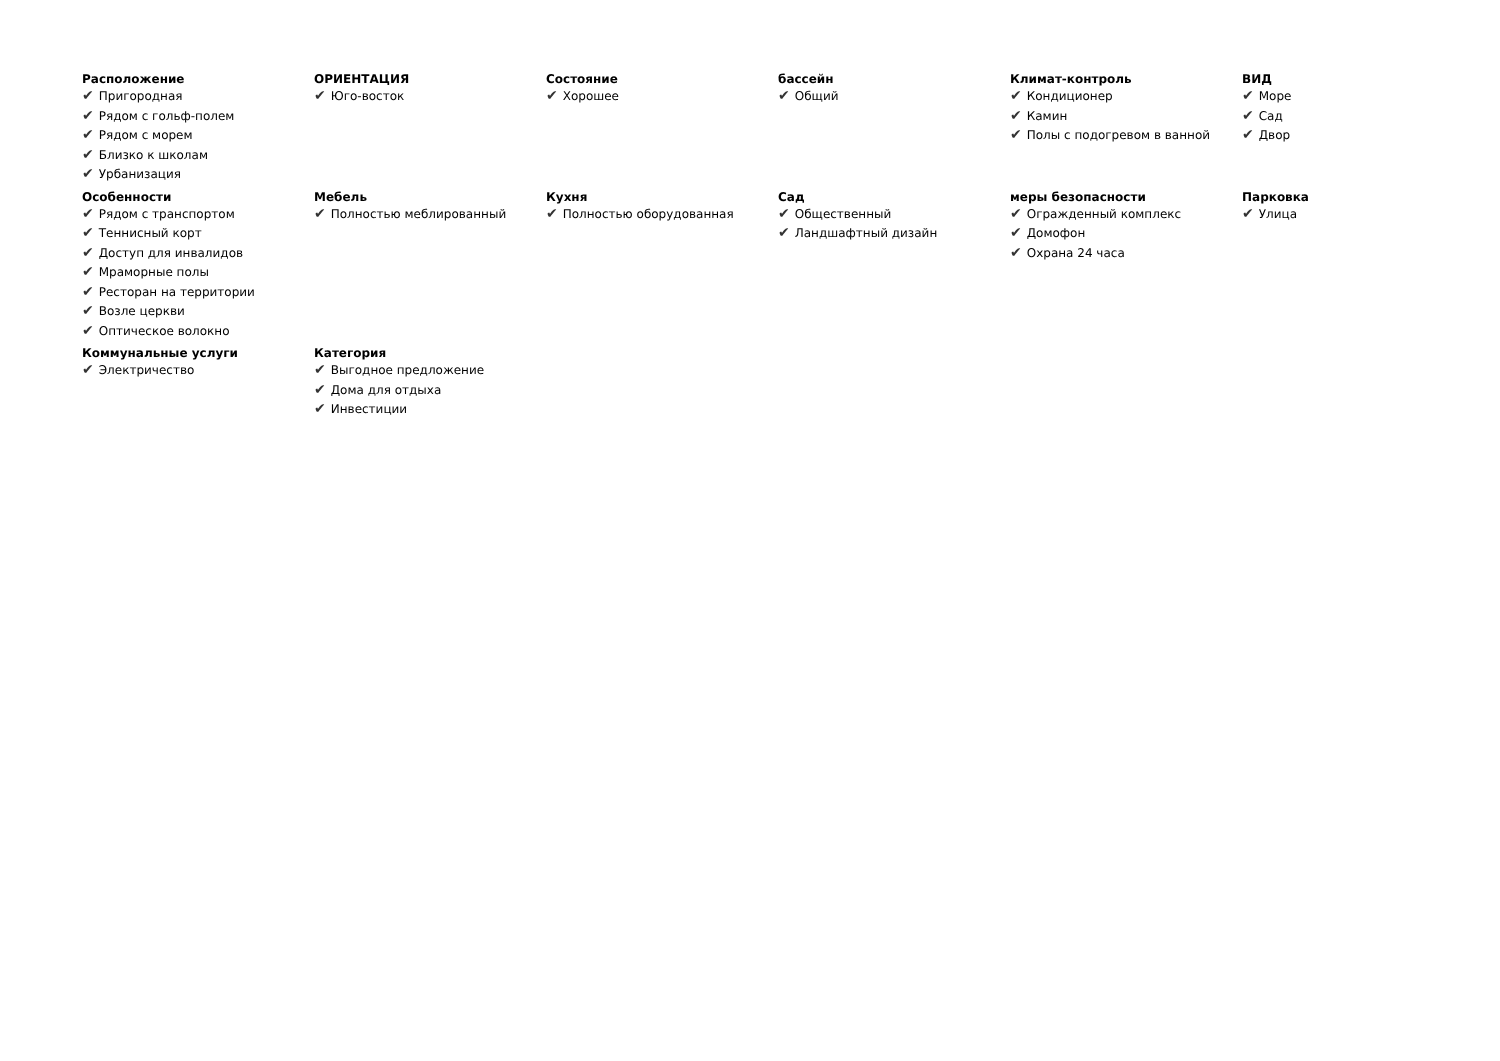Расположение
✔ Пригородная
✔ Рядом с гольф-полем
✔ Рядом с морем
✔ Близко к школам
✔ Урбанизация
ОРИЕНТАЦИЯ
✔ Юго-восток
Состояние
✔ Хорошее
бассейн
✔ Общий
Климат-контроль
✔ Кондиционер
✔ Камин
✔ Полы с подогревом в ванной
ВИД
✔ Море
✔ Сад
✔ Двор
Особенности
✔ Рядом с транспортом
✔ Теннисный корт
✔ Доступ для инвалидов
✔ Мраморные полы
✔ Ресторан на территории
✔ Возле церкви
✔ Оптическое волокно
Мебель
✔ Полностью меблированный
Кухня
✔ Полностью оборудованная
Сад
✔ Общественный
✔ Ландшафтный дизайн
меры безопасности
✔ Огражденный комплекс
✔ Домофон
✔ Охрана 24 часа
Парковка
✔ Улица
Коммунальные услуги
✔ Электричество
Категория
✔ Выгодное предложение
✔ Дома для отдыха
✔ Инвестиции